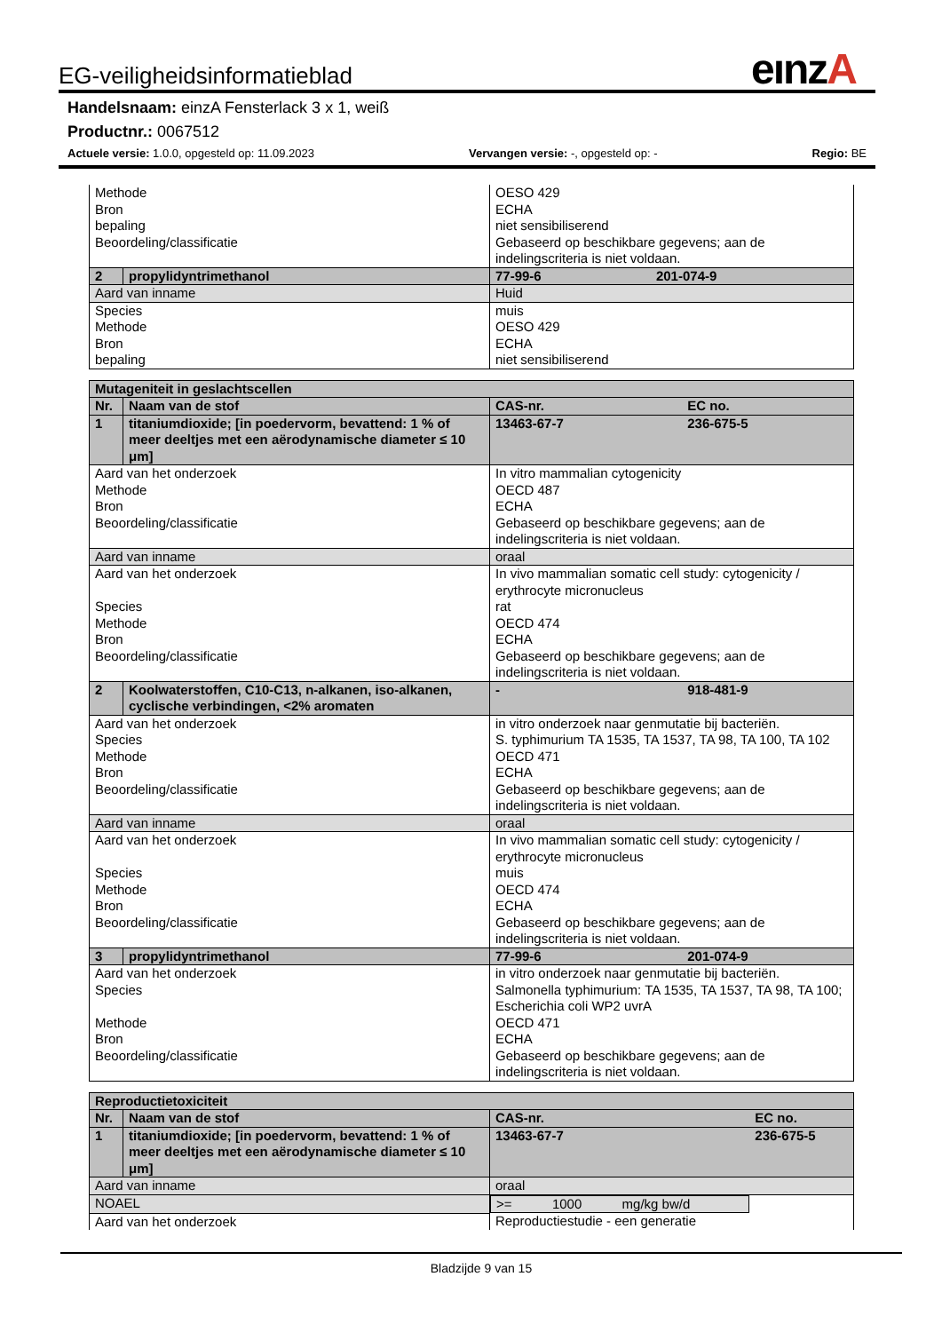eınzA
EG-veiligheidsinformatieblad
Handelsnaam: einzA Fensterlack 3 x 1, weiß
Productnr.: 0067512
Actuele versie: 1.0.0, opgesteld op: 11.09.2023 Vervangen versie: -, opgesteld op: - Regio: BE
| Methode Bron bepaling Beoordeling/classificatie | | OESO 429 ECHA niet sensibiliserend Gebaseerd op beschikbare gegevens; aan de indelingscriteria is niet voldaan. | |
| 2 | propylidyntrimethanol | 77-99-6 | 201-074-9 |
| Aard van inname | | Huid | |
| Species Methode Bron bepaling | | muis OESO 429 ECHA niet sensibiliserend | |
| Mutageniteit in geslachtscellen | | | |
| Nr. | Naam van de stof | CAS-nr. | EC no. |
| 1 | titaniumdioxide; [in poedervorm, bevattend: 1 % of meer deeltjes met een aërodynamische diameter ≤ 10 μm] | 13463-67-7 | 236-675-5 |
| Aard van het onderzoek Methode Bron Beoordeling/classificatie | | In vitro mammalian cytogenicity OECD 487 ECHA Gebaseerd op beschikbare gegevens; aan de indelingscriteria is niet voldaan. | |
| Aard van inname | | oraal | |
| Aard van het onderzoek Species Methode Bron Beoordeling/classificatie | | In vivo mammalian somatic cell study: cytogenicity / erythrocyte micronucleus rat OECD 474 ECHA Gebaseerd op beschikbare gegevens; aan de indelingscriteria is niet voldaan. | |
| 2 | Koolwaterstoffen, C10-C13, n-alkanen, iso-alkanen, cyclische verbindingen, <2% aromaten | - | 918-481-9 |
| Aard van het onderzoek Species Methode Bron Beoordeling/classificatie | | in vitro onderzoek naar genmutatie bij bacteriën. S. typhimurium TA 1535, TA 1537, TA 98, TA 100, TA 102 OECD 471 ECHA Gebaseerd op beschikbare gegevens; aan de indelingscriteria is niet voldaan. | |
| Aard van inname | | oraal | |
| Aard van het onderzoek Species Methode Bron Beoordeling/classificatie | | In vivo mammalian somatic cell study: cytogenicity / erythrocyte micronucleus muis OECD 474 ECHA Gebaseerd op beschikbare gegevens; aan de indelingscriteria is niet voldaan. | |
| 3 | propylidyntrimethanol | 77-99-6 | 201-074-9 |
| Aard van het onderzoek Species Methode Bron Beoordeling/classificatie | | in vitro onderzoek naar genmutatie bij bacteriën. Salmonella typhimurium: TA 1535, TA 1537, TA 98, TA 100; Escherichia coli WP2 uvrA OECD 471 ECHA Gebaseerd op beschikbare gegevens; aan de indelingscriteria is niet voldaan. | |
| Reproductietoxiciteit | | | |
| Nr. | Naam van de stof | CAS-nr. | EC no. |
| 1 | titaniumdioxide; [in poedervorm, bevattend: 1 % of meer deeltjes met een aërodynamische diameter ≤ 10 μm] | 13463-67-7 | 236-675-5 |
| Aard van inname | | oraal | |
| NOAEL | | >= 1000 mg/kg bw/d | |
| Aard van het onderzoek | | Reproductiestudie - een generatie | |
Bladzijde 9 van 15